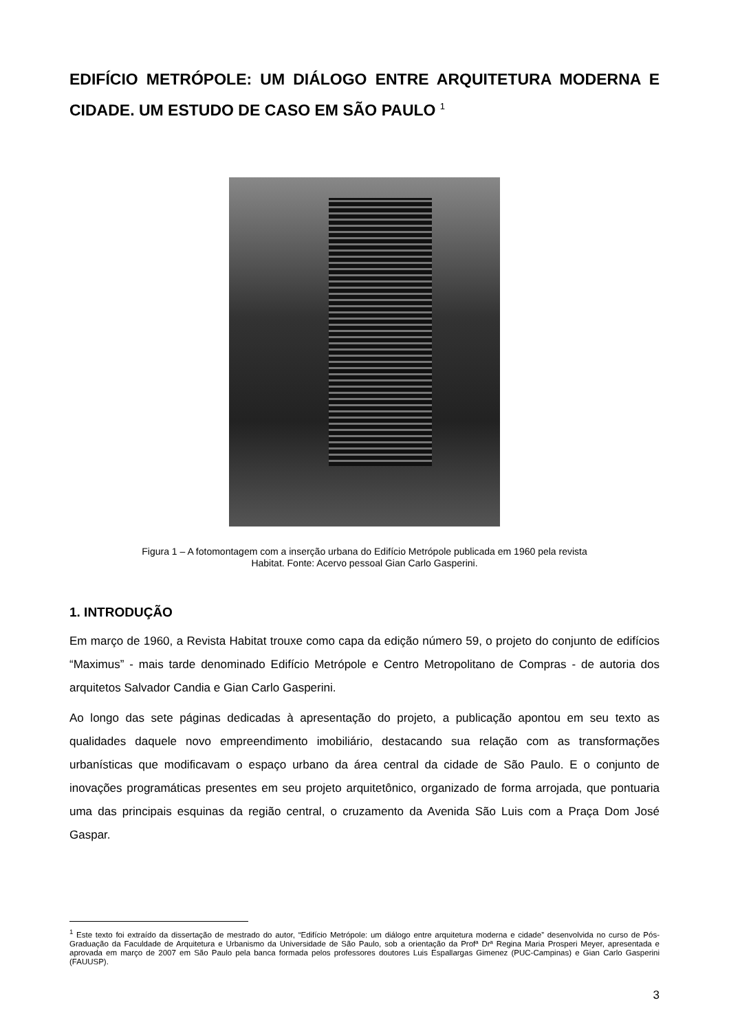EDIFÍCIO METRÓPOLE: UM DIÁLOGO ENTRE ARQUITETURA MODERNA E CIDADE. UM ESTUDO DE CASO EM SÃO PAULO <sup>1</sup>
Figura 1 – A fotomontagem com a inserção urbana do Edifício Metrópole publicada em 1960 pela revista
Habitat. Fonte: Acervo pessoal Gian Carlo Gasperini.
1. INTRODUÇÃO
Em março de 1960, a Revista Habitat trouxe como capa da edição número 59, o projeto do conjunto de edifícios “Maximus” - mais tarde denominado Edifício Metrópole e Centro Metropolitano de Compras - de autoria dos arquitetos Salvador Candia e Gian Carlo Gasperini.
Ao longo das sete páginas dedicadas à apresentação do projeto, a publicação apontou em seu texto as qualidades daquele novo empreendimento imobiliário, destacando sua relação com as transformações urbanísticas que modificavam o espaço urbano da área central da cidade de São Paulo. E o conjunto de inovações programáticas presentes em seu projeto arquitetônico, organizado de forma arrojada, que pontuaria uma das principais esquinas da região central, o cruzamento da Avenida São Luis com a Praça Dom José Gaspar.
<sup>1</sup> Este texto foi extraído da dissertação de mestrado do autor, “Edifício Metrópole: um diálogo entre arquitetura moderna e cidade” desenvolvida no curso de Pós-Graduação da Faculdade de Arquitetura e Urbanismo da Universidade de São Paulo, sob a orientação da Profª Drª Regina Maria Prosperi Meyer, apresentada e aprovada em março de 2007 em São Paulo pela banca formada pelos professores doutores Luis Espallargas Gimenez (PUC-Campinas) e Gian Carlo Gasperini (FAUUSP).
3